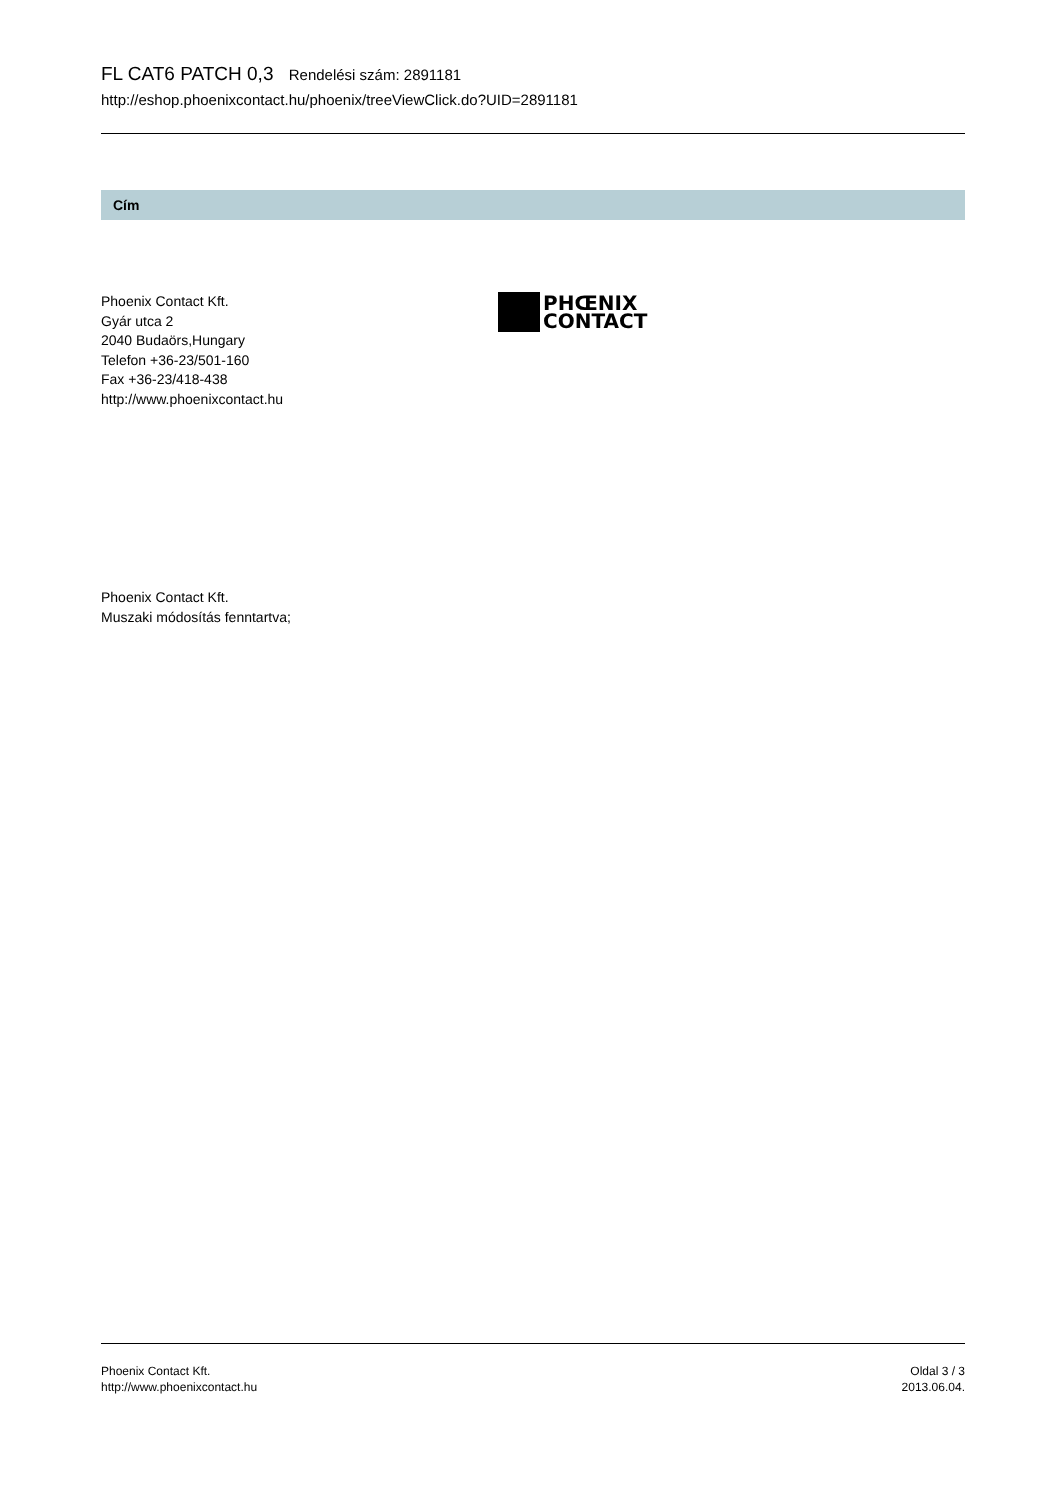FL CAT6 PATCH 0,3 Rendelési szám: 2891181
http://eshop.phoenixcontact.hu/phoenix/treeViewClick.do?UID=2891181
Cím
Phoenix Contact Kft.
Gyár utca 2
2040 Budaörs,Hungary
Telefon +36-23/501-160
Fax +36-23/418-438
http://www.phoenixcontact.hu
PHŒNIX
CONTACT
Phoenix Contact Kft.
Muszaki módosítás fenntartva;
Phoenix Contact Kft.
http://www.phoenixcontact.hu
Oldal 3 / 3
2013.06.04.